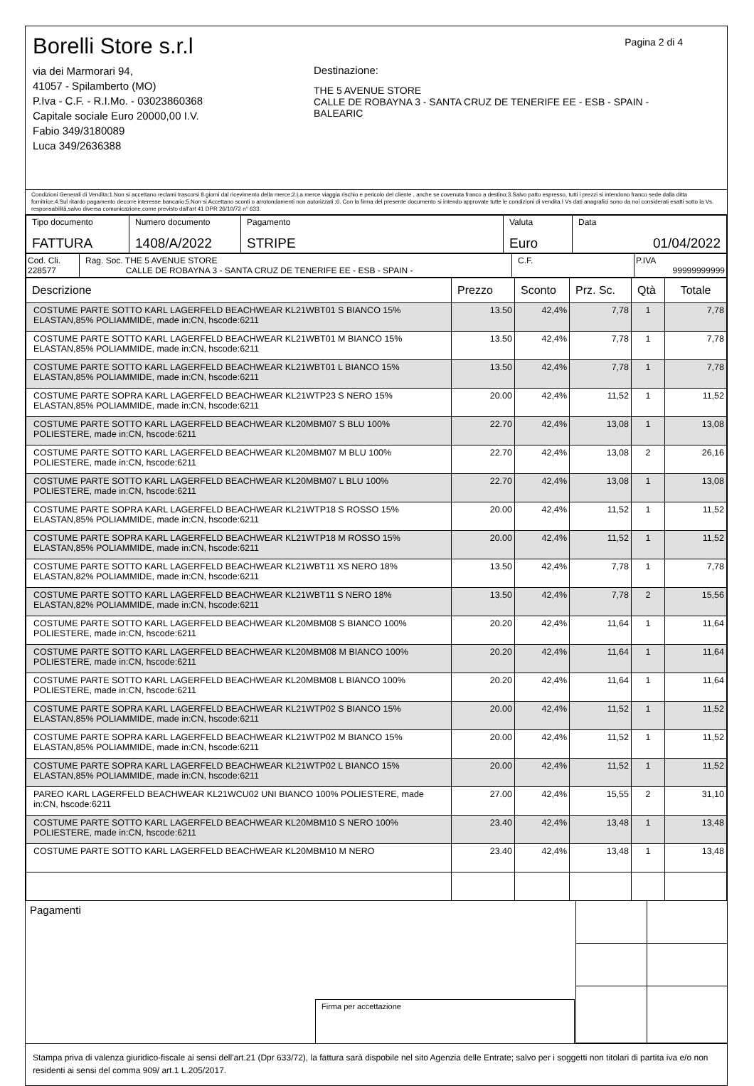Pagina 2 di 4
Borelli Store s.r.l
via dei Marmorari 94,
41057 - Spilamberto (MO)
P.Iva - C.F. - R.I.Mo. - 03023860368
Capitale sociale Euro 20000,00 I.V.
Fabio 349/3180089
Luca 349/2636388
Destinazione:
THE 5 AVENUE STORE
CALLE DE ROBAYNA 3 - SANTA CRUZ DE TENERIFE EE - ESB - SPAIN -
BALEARIC
Condizioni Generali di Vendita:1.Non si accettano reclami trascorsi 8 giorni dal ricevimento della merce;2.La merce viaggia rischio e pericolo del cliente , anche se covenuta franco a destino;3.Salvo patto espresso, tutti i prezzi si intendono franco sede dalla ditta fornitrice;4.Sul ritardo pagamento decorre interesse bancario;5.Non si Accettano sconti o arrotondamenti non autorizzati ;6. Con la firma del presente documento si intendo approvate tutte le condizioni di vendita.I Vs dati anagrafici sono da noi considerati esatti sotto la Vs. responsabilità,salvo diversa comunicazione,come previsto dall'art 41 DPR 26/10/72 n° 633.
| Tipo documento FATTURA | Numero documento 1408/A/2022 | Pagamento STRIPE | Valuta Euro | Data 01/04/2022 |
| Cod. Cli. 228577 | Rag. Soc. THE 5 AVENUE STORE CALLE DE ROBAYNA 3 - SANTA CRUZ DE TENERIFE EE - ESB - SPAIN - | C.F. | P.IVA 99999999999 |
| Descrizione | Prezzo | Sconto | Prz. Sc. | Qtà | Totale |
| --- | --- | --- | --- | --- | --- |
| COSTUME PARTE SOTTO KARL LAGERFELD BEACHWEAR KL21WBT01 S BIANCO 15% ELASTAN,85% POLIAMMIDE, made in:CN, hscode:6211 | 13.50 | 42,4% | 7,78 | 1 | 7,78 |
| COSTUME PARTE SOTTO KARL LAGERFELD BEACHWEAR KL21WBT01 M BIANCO 15% ELASTAN,85% POLIAMMIDE, made in:CN, hscode:6211 | 13.50 | 42,4% | 7,78 | 1 | 7,78 |
| COSTUME PARTE SOTTO KARL LAGERFELD BEACHWEAR KL21WBT01 L BIANCO 15% ELASTAN,85% POLIAMMIDE, made in:CN, hscode:6211 | 13.50 | 42,4% | 7,78 | 1 | 7,78 |
| COSTUME PARTE SOPRA KARL LAGERFELD BEACHWEAR KL21WTP23 S NERO 15% ELASTAN,85% POLIAMMIDE, made in:CN, hscode:6211 | 20.00 | 42,4% | 11,52 | 1 | 11,52 |
| COSTUME PARTE SOTTO KARL LAGERFELD BEACHWEAR KL20MBM07 S BLU 100% POLIESTERE, made in:CN, hscode:6211 | 22.70 | 42,4% | 13,08 | 1 | 13,08 |
| COSTUME PARTE SOTTO KARL LAGERFELD BEACHWEAR KL20MBM07 M BLU 100% POLIESTERE, made in:CN, hscode:6211 | 22.70 | 42,4% | 13,08 | 2 | 26,16 |
| COSTUME PARTE SOTTO KARL LAGERFELD BEACHWEAR KL20MBM07 L BLU 100% POLIESTERE, made in:CN, hscode:6211 | 22.70 | 42,4% | 13,08 | 1 | 13,08 |
| COSTUME PARTE SOPRA KARL LAGERFELD BEACHWEAR KL21WTP18 S ROSSO 15% ELASTAN,85% POLIAMMIDE, made in:CN, hscode:6211 | 20.00 | 42,4% | 11,52 | 1 | 11,52 |
| COSTUME PARTE SOPRA KARL LAGERFELD BEACHWEAR KL21WTP18 M ROSSO 15% ELASTAN,85% POLIAMMIDE, made in:CN, hscode:6211 | 20.00 | 42,4% | 11,52 | 1 | 11,52 |
| COSTUME PARTE SOTTO KARL LAGERFELD BEACHWEAR KL21WBT11 XS NERO 18% ELASTAN,82% POLIAMMIDE, made in:CN, hscode:6211 | 13.50 | 42,4% | 7,78 | 1 | 7,78 |
| COSTUME PARTE SOTTO KARL LAGERFELD BEACHWEAR KL21WBT11 S NERO 18% ELASTAN,82% POLIAMMIDE, made in:CN, hscode:6211 | 13.50 | 42,4% | 7,78 | 2 | 15,56 |
| COSTUME PARTE SOTTO KARL LAGERFELD BEACHWEAR KL20MBM08 S BIANCO 100% POLIESTERE, made in:CN, hscode:6211 | 20.20 | 42,4% | 11,64 | 1 | 11,64 |
| COSTUME PARTE SOTTO KARL LAGERFELD BEACHWEAR KL20MBM08 M BIANCO 100% POLIESTERE, made in:CN, hscode:6211 | 20.20 | 42,4% | 11,64 | 1 | 11,64 |
| COSTUME PARTE SOTTO KARL LAGERFELD BEACHWEAR KL20MBM08 L BIANCO 100% POLIESTERE, made in:CN, hscode:6211 | 20.20 | 42,4% | 11,64 | 1 | 11,64 |
| COSTUME PARTE SOPRA KARL LAGERFELD BEACHWEAR KL21WTP02 S BIANCO 15% ELASTAN,85% POLIAMMIDE, made in:CN, hscode:6211 | 20.00 | 42,4% | 11,52 | 1 | 11,52 |
| COSTUME PARTE SOPRA KARL LAGERFELD BEACHWEAR KL21WTP02 M BIANCO 15% ELASTAN,85% POLIAMMIDE, made in:CN, hscode:6211 | 20.00 | 42,4% | 11,52 | 1 | 11,52 |
| COSTUME PARTE SOPRA KARL LAGERFELD BEACHWEAR KL21WTP02 L BIANCO 15% ELASTAN,85% POLIAMMIDE, made in:CN, hscode:6211 | 20.00 | 42,4% | 11,52 | 1 | 11,52 |
| PAREO KARL LAGERFELD BEACHWEAR KL21WCU02 UNI BIANCO 100% POLIESTERE, made in:CN, hscode:6211 | 27.00 | 42,4% | 15,55 | 2 | 31,10 |
| COSTUME PARTE SOTTO KARL LAGERFELD BEACHWEAR KL20MBM10 S NERO 100% POLIESTERE, made in:CN, hscode:6211 | 23.40 | 42,4% | 13,48 | 1 | 13,48 |
| COSTUME PARTE SOTTO KARL LAGERFELD BEACHWEAR KL20MBM10 M NERO | 23.40 | 42,4% | 13,48 | 1 | 13,48 |
Pagamenti
Firma per accettazione
Stampa priva di valenza giuridico-fiscale ai sensi dell'art.21 (Dpr 633/72), la fattura sarà dispobile nel sito Agenzia delle Entrate; salvo per i soggetti non titolari di partita iva e/o non residenti ai sensi del comma 909/ art.1 L.205/2017.